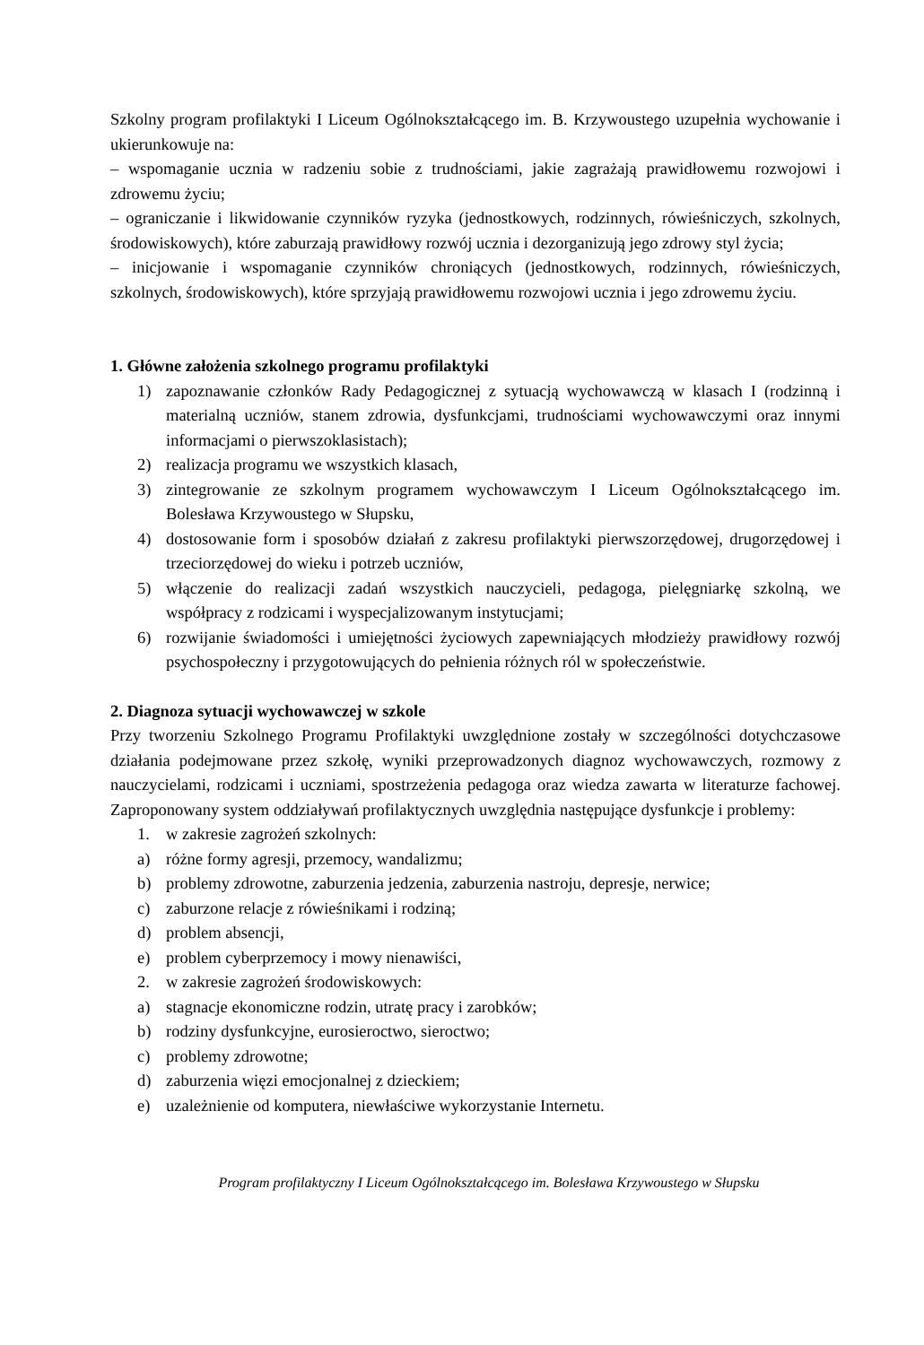Szkolny program profilaktyki I Liceum Ogólnokształcącego im. B. Krzywoustego uzupełnia wychowanie i ukierunkowuje na:
– wspomaganie ucznia w radzeniu sobie z trudnościami, jakie zagrażają prawidłowemu rozwojowi i zdrowemu życiu;
– ograniczanie i likwidowanie czynników ryzyka (jednostkowych, rodzinnych, rówieśniczych, szkolnych, środowiskowych), które zaburzają prawidłowy rozwój ucznia i dezorganizują jego zdrowy styl życia;
– inicjowanie i wspomaganie czynników chroniących (jednostkowych, rodzinnych, rówieśniczych, szkolnych, środowiskowych), które sprzyjają prawidłowemu rozwojowi ucznia i jego zdrowemu życiu.
1. Główne założenia szkolnego programu profilaktyki
1) zapoznawanie członków Rady Pedagogicznej z sytuacją wychowawczą w klasach I (rodzinną i materialną uczniów, stanem zdrowia, dysfunkcjami, trudnościami wychowawczymi oraz innymi informacjami o pierwszoklasistach);
2) realizacja programu we wszystkich klasach,
3) zintegrowanie ze szkolnym programem wychowawczym I Liceum Ogólnokształcącego im. Bolesława Krzywoustego w Słupsku,
4) dostosowanie form i sposobów działań z zakresu profilaktyki pierwszorzędowej, drugorzędowej i trzeciorzędowej do wieku i potrzeb uczniów,
5) włączenie do realizacji zadań wszystkich nauczycieli, pedagoga, pielęgniarkę szkolną, we współpracy z rodzicami i wyspecjalizowanym instytucjami;
6) rozwijanie świadomości i umiejętności życiowych zapewniających młodzieży prawidłowy rozwój psychospołeczny i przygotowujących do pełnienia różnych ról w społeczeństwie.
2. Diagnoza sytuacji wychowawczej w szkole
Przy tworzeniu Szkolnego Programu Profilaktyki uwzględnione zostały w szczególności dotychczasowe działania podejmowane przez szkołę, wyniki przeprowadzonych diagnoz wychowawczych, rozmowy z nauczycielami, rodzicami i uczniami, spostrzeżenia pedagoga oraz wiedza zawarta w literaturze fachowej. Zaproponowany system oddziaływań profilaktycznych uwzględnia następujące dysfunkcje i problemy:
1. w zakresie zagrożeń szkolnych:
a) różne formy agresji, przemocy, wandalizmu;
b) problemy zdrowotne, zaburzenia jedzenia, zaburzenia nastroju, depresje, nerwice;
c) zaburzone relacje z rówieśnikami i rodziną;
d) problem absencji,
e) problem cyberprzemocy i mowy nienawiści,
2. w zakresie zagrożeń środowiskowych:
a) stagnacje ekonomiczne rodzin, utratę pracy i zarobków;
b) rodziny dysfunkcyjne, eurosieroctwo, sieroctwo;
c) problemy zdrowotne;
d) zaburzenia więzi emocjonalnej z dzieckiem;
e) uzależnienie od komputera, niewłaściwe wykorzystanie Internetu.
Program profilaktyczny I Liceum Ogólnokształcącego im. Bolesława Krzywoustego w Słupsku